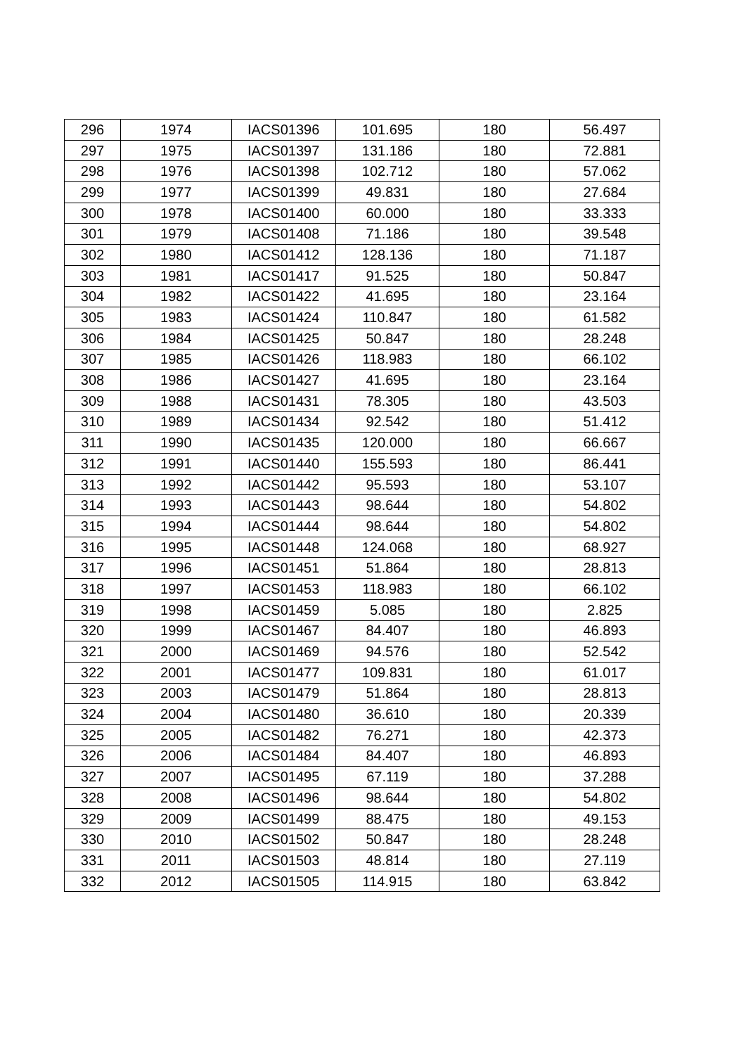| 296 | 1974 | IACS01396 | 101.695 | 180 | 56.497 |
| 297 | 1975 | IACS01397 | 131.186 | 180 | 72.881 |
| 298 | 1976 | IACS01398 | 102.712 | 180 | 57.062 |
| 299 | 1977 | IACS01399 | 49.831 | 180 | 27.684 |
| 300 | 1978 | IACS01400 | 60.000 | 180 | 33.333 |
| 301 | 1979 | IACS01408 | 71.186 | 180 | 39.548 |
| 302 | 1980 | IACS01412 | 128.136 | 180 | 71.187 |
| 303 | 1981 | IACS01417 | 91.525 | 180 | 50.847 |
| 304 | 1982 | IACS01422 | 41.695 | 180 | 23.164 |
| 305 | 1983 | IACS01424 | 110.847 | 180 | 61.582 |
| 306 | 1984 | IACS01425 | 50.847 | 180 | 28.248 |
| 307 | 1985 | IACS01426 | 118.983 | 180 | 66.102 |
| 308 | 1986 | IACS01427 | 41.695 | 180 | 23.164 |
| 309 | 1988 | IACS01431 | 78.305 | 180 | 43.503 |
| 310 | 1989 | IACS01434 | 92.542 | 180 | 51.412 |
| 311 | 1990 | IACS01435 | 120.000 | 180 | 66.667 |
| 312 | 1991 | IACS01440 | 155.593 | 180 | 86.441 |
| 313 | 1992 | IACS01442 | 95.593 | 180 | 53.107 |
| 314 | 1993 | IACS01443 | 98.644 | 180 | 54.802 |
| 315 | 1994 | IACS01444 | 98.644 | 180 | 54.802 |
| 316 | 1995 | IACS01448 | 124.068 | 180 | 68.927 |
| 317 | 1996 | IACS01451 | 51.864 | 180 | 28.813 |
| 318 | 1997 | IACS01453 | 118.983 | 180 | 66.102 |
| 319 | 1998 | IACS01459 | 5.085 | 180 | 2.825 |
| 320 | 1999 | IACS01467 | 84.407 | 180 | 46.893 |
| 321 | 2000 | IACS01469 | 94.576 | 180 | 52.542 |
| 322 | 2001 | IACS01477 | 109.831 | 180 | 61.017 |
| 323 | 2003 | IACS01479 | 51.864 | 180 | 28.813 |
| 324 | 2004 | IACS01480 | 36.610 | 180 | 20.339 |
| 325 | 2005 | IACS01482 | 76.271 | 180 | 42.373 |
| 326 | 2006 | IACS01484 | 84.407 | 180 | 46.893 |
| 327 | 2007 | IACS01495 | 67.119 | 180 | 37.288 |
| 328 | 2008 | IACS01496 | 98.644 | 180 | 54.802 |
| 329 | 2009 | IACS01499 | 88.475 | 180 | 49.153 |
| 330 | 2010 | IACS01502 | 50.847 | 180 | 28.248 |
| 331 | 2011 | IACS01503 | 48.814 | 180 | 27.119 |
| 332 | 2012 | IACS01505 | 114.915 | 180 | 63.842 |